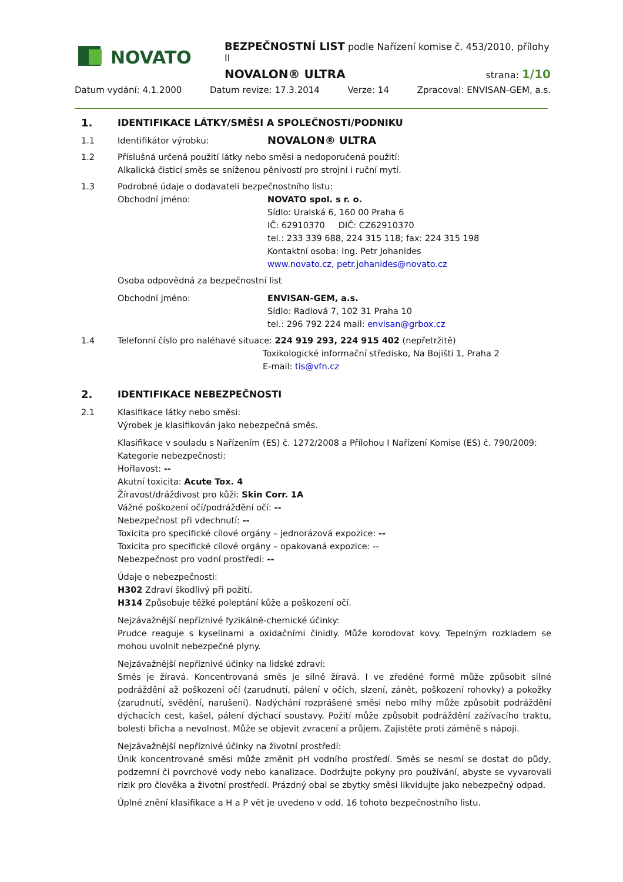NOVATO
BEZPEČNOSTNÍ LIST podle Nařízení komise č. 453/2010, přílohy II
NOVALON® ULTRA strana: 1/10
Datum vydání: 4.1.2000 Datum revize: 17.3.2014 Verze: 14 Zpracoval: ENVISAN-GEM, a.s.
1. IDENTIFIKACE LÁTKY/SMĚSI A SPOLEČNOSTI/PODNIKU
1.1 Identifikátor výrobku: NOVALON® ULTRA
1.2 Příslušná určená použití látky nebo směsi a nedoporučená použití:
Alkalická čisticí směs se sníženou pěnivostí pro strojní i ruční mytí.
1.3 Podrobné údaje o dodavateli bezpečnostního listu:
Obchodní jméno: NOVATO spol. s r. o.
Sídlo: Uralská 6, 160 00 Praha 6
IČ: 62910370 DIČ: CZ62910370
tel.: 233 339 688, 224 315 118; fax: 224 315 198
Kontaktní osoba: Ing. Petr Johanides
www.novato.cz, petr.johanides@novato.cz
Osoba odpovědná za bezpečnostní list
Obchodní jméno: ENVISAN-GEM, a.s.
Sídlo: Radiová 7, 102 31 Praha 10
tel.: 296 792 224 mail: envisan@grbox.cz
1.4 Telefonní číslo pro naléhavé situace: 224 919 293, 224 915 402 (nepřetržitě)
Toxikologické informační středisko, Na Bojišti 1, Praha 2
E-mail: tis@vfn.cz
2. IDENTIFIKACE NEBEZPEČNOSTI
2.1 Klasifikace látky nebo směsi:
Výrobek je klasifikován jako nebezpečná směs.
Klasifikace v souladu s Nařízením (ES) č. 1272/2008 a Přílohou I Nařízení Komise (ES) č. 790/2009:
Kategorie nebezpečnosti:
Hořlavost: --
Akutní toxicita: Acute Tox. 4
Žíravost/dráždivost pro kůži: Skin Corr. 1A
Vážné poškození očí/podráždění očí: --
Nebezpečnost při vdechnutí: --
Toxicita pro specifické cílové orgány – jednorázová expozice: --
Toxicita pro specifické cílové orgány – opakovaná expozice: --
Nebezpečnost pro vodní prostředí: --
Údaje o nebezpečnosti:
H302 Zdraví škodlivý při požití.
H314 Způsobuje těžké poleptání kůže a poškození očí.
Nejzávažnější nepříznivé fyzikálně-chemické účinky:
Prudce reaguje s kyselinami a oxidačními činidly. Může korodovat kovy. Tepelným rozkladem se mohou uvolnit nebezpečné plyny.
Nejzávažnější nepříznivé účinky na lidské zdraví:
Směs je žíravá. Koncentrovaná směs je silně žíravá. I ve zředěné formě může způsobit silné podráždění až poškození očí (zarudnutí, pálení v očích, slzení, zánět, poškození rohovky) a pokožky (zarudnutí, svědění, narušení). Nadýchání rozprášené směsi nebo mlhy může způsobit podráždění dýchacích cest, kašel, pálení dýchací soustavy. Požití může způsobit podráždění zažívacího traktu, bolesti břicha a nevolnost. Může se objevit zvracení a průjem. Zajistěte proti záměně s nápoji.
Nejzávažnější nepříznivé účinky na životní prostředí:
Únik koncentrované směsi může změnit pH vodního prostředí. Směs se nesmí se dostat do půdy, podzemní či povrchové vody nebo kanalizace. Dodržujte pokyny pro používání, abyste se vyvarovali rizik pro člověka a životní prostředí. Prázdný obal se zbytky směsi likvidujte jako nebezpečný odpad.
Úplné znění klasifikace a H a P vět je uvedeno v odd. 16 tohoto bezpečnostního listu.